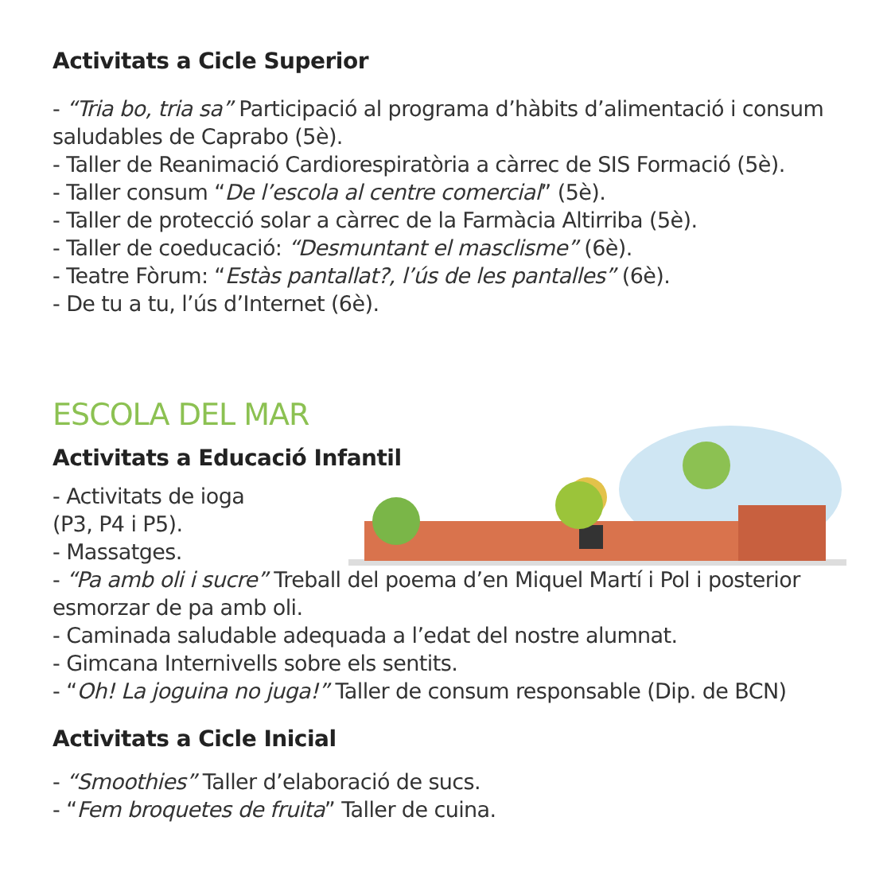Activitats a Cicle Superior
- “Tria bo, tria sa” Participació al programa d’hàbits d’alimentació i consum saludables de Caprabo (5è).
- Taller de Reanimació Cardiorespiratòria a càrrec de SIS Formació (5è).
- Taller consum “De l’escola al centre comercial” (5è).
- Taller de protecció solar a càrrec de la Farmàcia Altirriba (5è).
- Taller de coeducació: “Desmuntant el masclisme” (6è).
- Teatre Fòrum: “Estàs pantallat?, l’ús de les pantalles” (6è).
- De tu a tu, l’ús d’Internet (6è).
ESCOLA DEL MAR
Activitats a Educació Infantil
- Activitats de ioga
(P3, P4 i P5).
- Massatges.
- “Pa amb oli i sucre” Treball del poema d’en Miquel Martí i Pol i posterior esmorzar de pa amb oli.
- Caminada saludable adequada a l’edat del nostre alumnat.
- Gimcana Internivells sobre els sentits.
- “Oh! La joguina no juga!” Taller de consum responsable (Dip. de BCN)
Activitats a Cicle Inicial
- “Smoothies” Taller d’elaboració de sucs.
- “Fem broquetes de fruita” Taller de cuina.